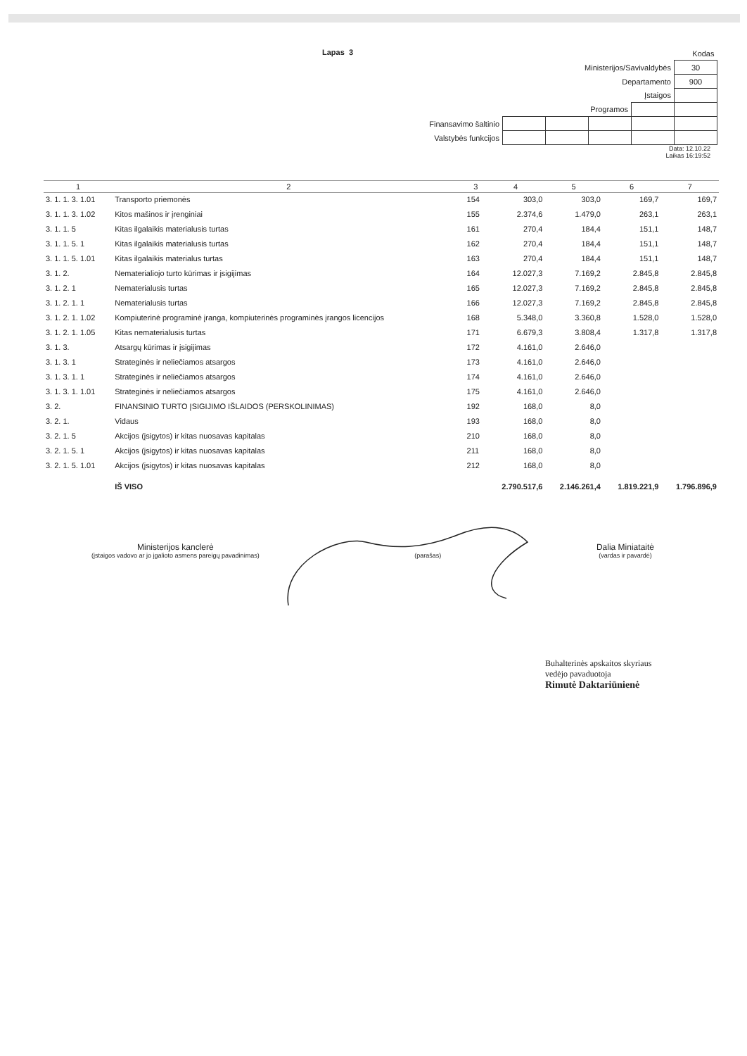Lapas 3
| | | | | | Kodas |
| Ministerijos/Savivaldybės | | | | | 30 |
| Departamento | | | | | 900 |
| Įstaigos | | | | | |
| Programos | | | | | |
| Finansavimo šaltinio | | | | | |
| Valstybės funkcijos | | | | | |
Data: 12.10.22
Laikas 16:19:52
| 1 | 2 | 3 | 4 | 5 | 6 | 7 |
| --- | --- | --- | --- | --- | --- | --- |
| 3. 1. 1. 3. 1.01 | Transporto priemonės | 154 | 303,0 | 303,0 | 169,7 | 169,7 |
| 3. 1. 1. 3. 1.02 | Kitos mašinos ir įrenginiai | 155 | 2.374,6 | 1.479,0 | 263,1 | 263,1 |
| 3. 1. 1. 5 | Kitas ilgalaikis materialusis turtas | 161 | 270,4 | 184,4 | 151,1 | 148,7 |
| 3. 1. 1. 5. 1 | Kitas ilgalaikis materialusis turtas | 162 | 270,4 | 184,4 | 151,1 | 148,7 |
| 3. 1. 1. 5. 1.01 | Kitas ilgalaikis materialus turtas | 163 | 270,4 | 184,4 | 151,1 | 148,7 |
| 3. 1. 2. | Nematerialiojo turto kūrimas ir įsigijimas | 164 | 12.027,3 | 7.169,2 | 2.845,8 | 2.845,8 |
| 3. 1. 2. 1 | Nematerialusis turtas | 165 | 12.027,3 | 7.169,2 | 2.845,8 | 2.845,8 |
| 3. 1. 2. 1. 1 | Nematerialusis turtas | 166 | 12.027,3 | 7.169,2 | 2.845,8 | 2.845,8 |
| 3. 1. 2. 1. 1.02 | Kompiuterinė programinė įranga, kompiuterinės programinės įrangos licencijos | 168 | 5.348,0 | 3.360,8 | 1.528,0 | 1.528,0 |
| 3. 1. 2. 1. 1.05 | Kitas nematerialusis turtas | 171 | 6.679,3 | 3.808,4 | 1.317,8 | 1.317,8 |
| 3. 1. 3. | Atsargų kūrimas ir įsigijimas | 172 | 4.161,0 | 2.646,0 | | |
| 3. 1. 3. 1 | Strateginės ir neliečiamos atsargos | 173 | 4.161,0 | 2.646,0 | | |
| 3. 1. 3. 1. 1 | Strateginės ir neliečiamos atsargos | 174 | 4.161,0 | 2.646,0 | | |
| 3. 1. 3. 1. 1.01 | Strateginės ir neliečiamos atsargos | 175 | 4.161,0 | 2.646,0 | | |
| 3. 2. | FINANSINIO TURTO ĮSIGIJIMO IŠLAIDOS (PERSKOLINIMAS) | 192 | 168,0 | 8,0 | | |
| 3. 2. 1. | Vidaus | 193 | 168,0 | 8,0 | | |
| 3. 2. 1. 5 | Akcijos (įsigytos) ir kitas nuosavas kapitalas | 210 | 168,0 | 8,0 | | |
| 3. 2. 1. 5. 1 | Akcijos (įsigytos) ir kitas nuosavas kapitalas | 211 | 168,0 | 8,0 | | |
| 3. 2. 1. 5. 1.01 | Akcijos (įsigytos) ir kitas nuosavas kapitalas | 212 | 168,0 | 8,0 | | |
| | IŠ VISO | | 2.790.517,6 | 2.146.261,4 | 1.819.221,9 | 1.796.896,9 |
Ministerijos kanclerė
(įstaigos vadovo ar jo įgalioto asmens pareigų pavadinimas)
(parašas)
Dalia Miniataitė
(vardas ir pavardė)
Buhalterinės apskaitos skyriaus
vedėjo pavaduotoja
Rimutė Daktariūnienė